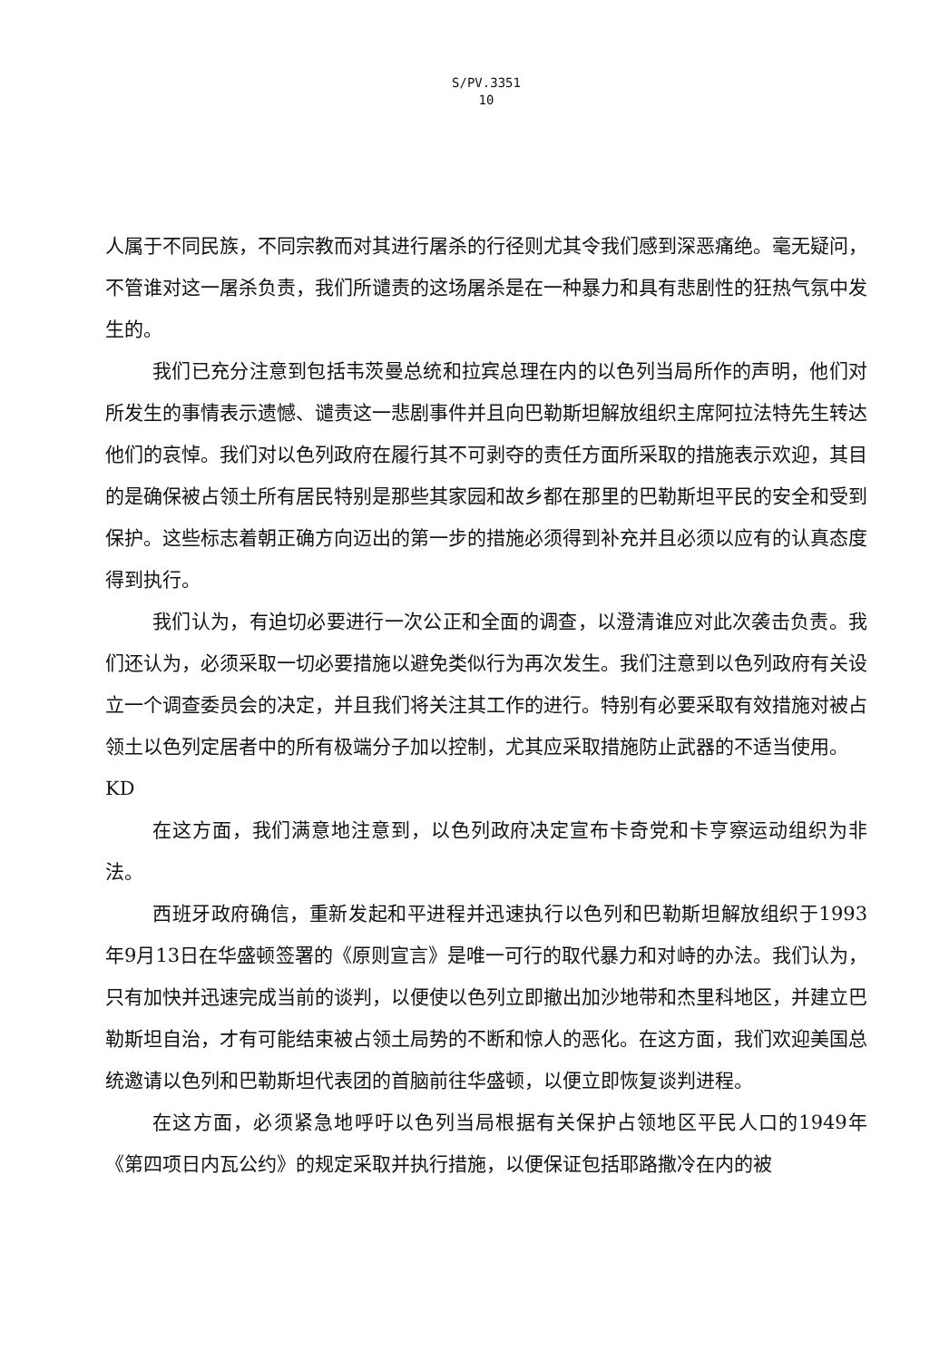S/PV.3351
10
人属于不同民族，不同宗教而对其进行屠杀的行径则尤其令我们感到深恶痛绝。毫无疑问，不管谁对这一屠杀负责，我们所谴责的这场屠杀是在一种暴力和具有悲剧性的狂热气氛中发生的。
我们已充分注意到包括韦茨曼总统和拉宾总理在内的以色列当局所作的声明，他们对所发生的事情表示遗憾、谴责这一悲剧事件并且向巴勒斯坦解放组织主席阿拉法特先生转达他们的哀悼。我们对以色列政府在履行其不可剥夺的责任方面所采取的措施表示欢迎，其目的是确保被占领土所有居民特别是那些其家园和故乡都在那里的巴勒斯坦平民的安全和受到保护。这些标志着朝正确方向迈出的第一步的措施必须得到补充并且必须以应有的认真态度得到执行。
我们认为，有迫切必要进行一次公正和全面的调查，以澄清谁应对此次袭击负责。我们还认为，必须采取一切必要措施以避免类似行为再次发生。我们注意到以色列政府有关设立一个调查委员会的决定，并且我们将关注其工作的进行。特别有必要采取有效措施对被占领土以色列定居者中的所有极端分子加以控制，尤其应采取措施防止武器的不适当使用。
KD
在这方面，我们满意地注意到，以色列政府决定宣布卡奇党和卡亨察运动组织为非法。
西班牙政府确信，重新发起和平进程并迅速执行以色列和巴勒斯坦解放组织于1993年9月13日在华盛顿签署的《原则宣言》是唯一可行的取代暴力和对峙的办法。我们认为，只有加快并迅速完成当前的谈判，以便使以色列立即撤出加沙地带和杰里科地区，并建立巴勒斯坦自治，才有可能结束被占领土局势的不断和惊人的恶化。在这方面，我们欢迎美国总统邀请以色列和巴勒斯坦代表团的首脑前往华盛顿，以便立即恢复谈判进程。
在这方面，必须紧急地呼吁以色列当局根据有关保护占领地区平民人口的1949年《第四项日内瓦公约》的规定采取并执行措施，以便保证包括耶路撒冷在内的被